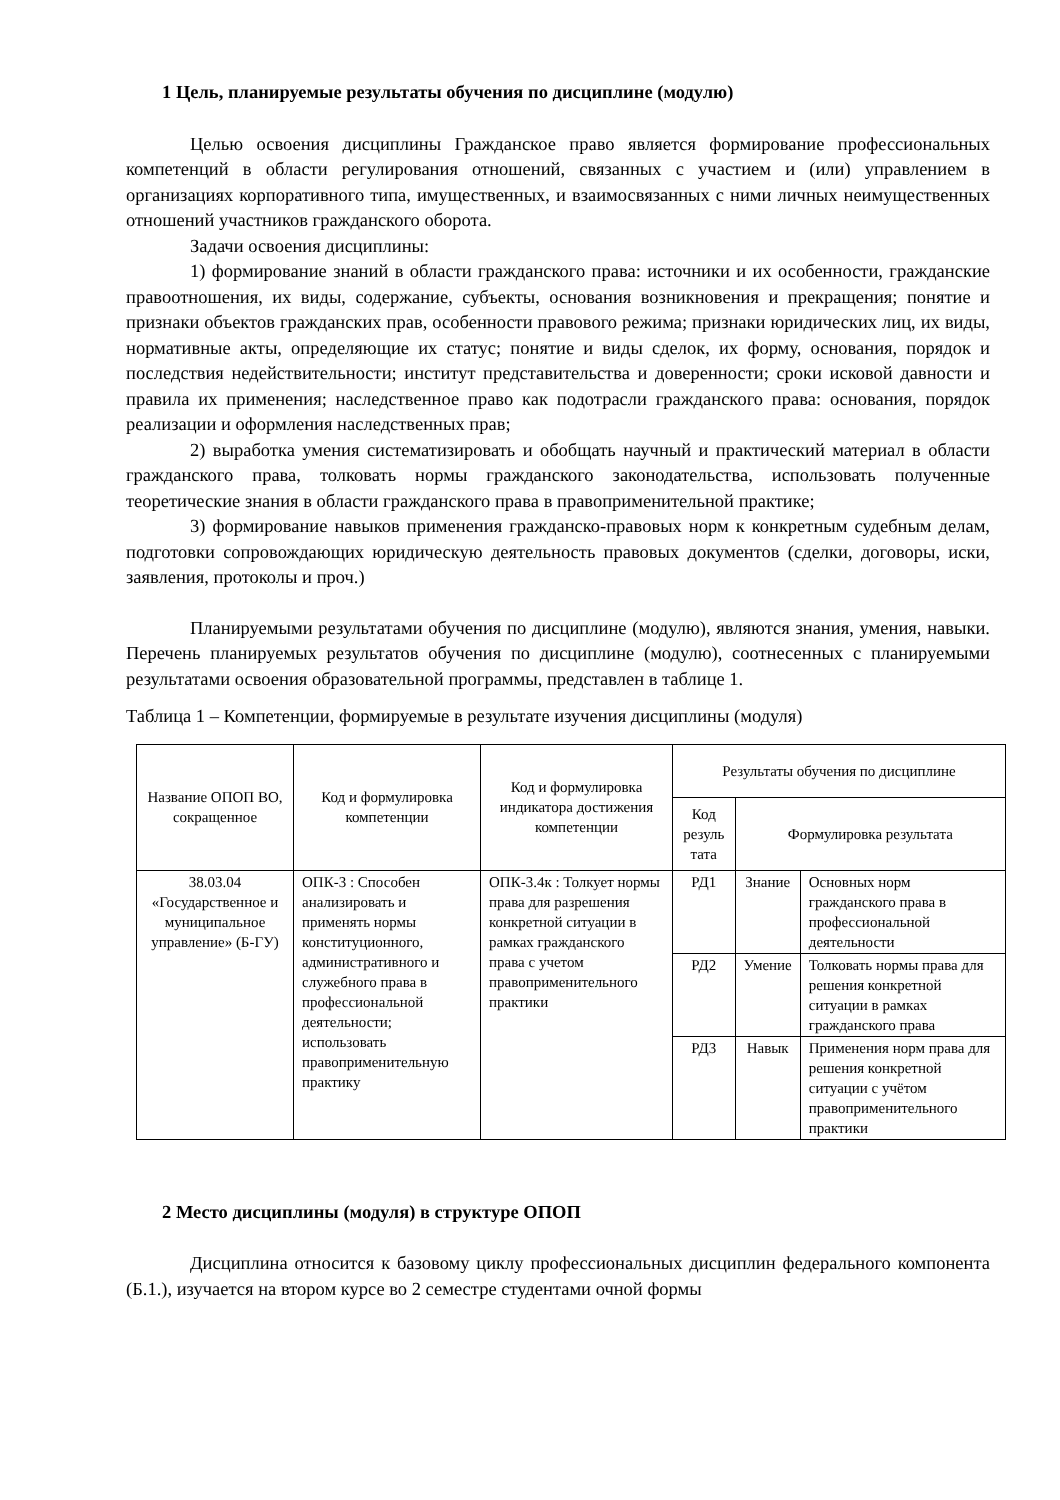1 Цель, планируемые результаты обучения по дисциплине (модулю)
Целью освоения дисциплины Гражданское право является формирование профессиональных компетенций в области регулирования отношений, связанных с участием и (или) управлением в организациях корпоративного типа, имущественных, и взаимосвязанных с ними личных неимущественных отношений участников гражданского оборота.
Задачи освоения дисциплины:
1) формирование знаний в области гражданского права: источники и их особенности, гражданские правоотношения, их виды, содержание, субъекты, основания возникновения и прекращения; понятие и признаки объектов гражданских прав, особенности правового режима; признаки юридических лиц, их виды, нормативные акты, определяющие их статус; понятие и виды сделок, их форму, основания, порядок и последствия недействительности; институт представительства и доверенности; сроки исковой давности и правила их применения; наследственное право как подотрасли гражданского права: основания, порядок реализации и оформления наследственных прав;
2) выработка умения систематизировать и обобщать научный и практический материал в области гражданского права, толковать нормы гражданского законодательства, использовать полученные теоретические знания в области гражданского права в правоприменительной практике;
3) формирование навыков применения гражданско-правовых норм к конкретным судебным делам, подготовки сопровождающих юридическую деятельность правовых документов (сделки, договоры, иски, заявления, протоколы и проч.)
Планируемыми результатами обучения по дисциплине (модулю), являются знания, умения, навыки. Перечень планируемых результатов обучения по дисциплине (модулю), соотнесенных с планируемыми результатами освоения образовательной программы, представлен в таблице 1.
Таблица 1 – Компетенции, формируемые в результате изучения дисциплины (модуля)
| Название ОПОП ВО, сокращенное | Код и формулировка компетенции | Код и формулировка индикатора достижения компетенции | Результаты обучения по дисциплине | | |
| --- | --- | --- | --- | --- | --- |
| | | | Код резуль тата | Формулировка результата | |
| 38.03.04 «Государственное и муниципальное управление» (Б-ГУ) | ОПК-3 : Способен анализировать и применять нормы конституционного, административного и служебного права в профессиональной деятельности; использовать правоприменительную практику | ОПК-3.4к : Толкует нормы права для разрешения конкретной ситуации в рамках гражданского права с учетом правоприменительного практики | РД1 | Знание | Основных норм гражданского права в профессиональной деятельности |
| | | | РД2 | Умение | Толковать нормы права для решения конкретной ситуации в рамках гражданского права |
| | | | РД3 | Навык | Применения норм права для решения конкретной ситуации с учётом правоприменительного практики |
2 Место дисциплины (модуля) в структуре ОПОП
Дисциплина относится к базовому циклу профессиональных дисциплин федерального компонента (Б.1.), изучается на втором курсе во 2 семестре студентами очной формы